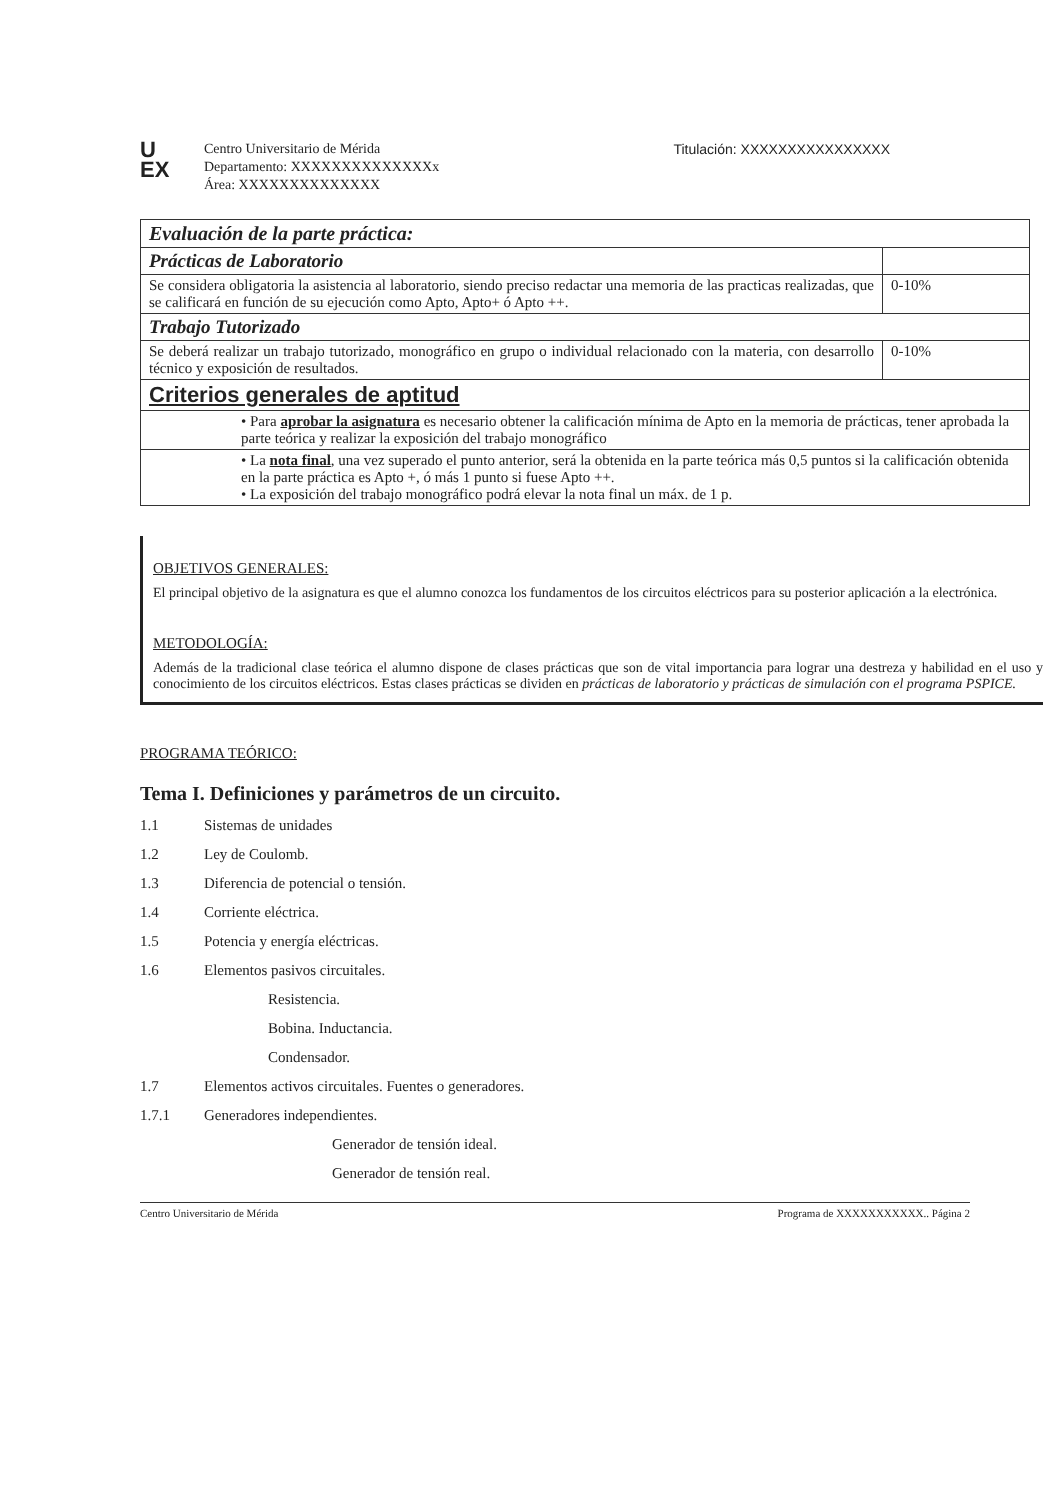U
EX
Centro Universitario de Mérida
Departamento: XXXXXXXXXXXXXXx
Área: XXXXXXXXXXXXXX
Titulación: XXXXXXXXXXXXXXXX
| Evaluación de la parte práctica: | |
| Prácticas de Laboratorio | |
| Se considera obligatoria la asistencia al laboratorio, siendo preciso redactar una memoria de las practicas realizadas, que se calificará en función de su ejecución como Apto, Apto+ ó Apto ++. | 0-10% |
| Trabajo Tutorizado | |
| Se deberá realizar un trabajo tutorizado, monográfico en grupo o individual relacionado con la materia, con desarrollo técnico y exposición de resultados. | 0-10% |
| Criterios generales de aptitud | |
| • Para aprobar la asignatura es necesario obtener la calificación mínima de Apto en la memoria de prácticas, tener aprobada la parte teórica y realizar la exposición del trabajo monográfico | |
| • La nota final , una vez superado el punto anterior, será la obtenida en la parte teórica más 0,5 puntos si la calificación obtenida en la parte práctica es Apto +, ó más 1 punto si fuese Apto ++. • La exposición del trabajo monográfico podrá elevar la nota final un máx. de 1 p. | |
OBJETIVOS GENERALES:
El principal objetivo de la asignatura es que el alumno conozca los fundamentos de los circuitos eléctricos para su posterior aplicación a la electrónica.
METODOLOGÍA:
Además de la tradicional clase teórica el alumno dispone de clases prácticas que son de vital importancia para lograr una destreza y habilidad en el uso y conocimiento de los circuitos eléctricos. Estas clases prácticas se dividen en prácticas de laboratorio y prácticas de simulación con el programa PSPICE.
PROGRAMA TEÓRICO:
Tema I. Definiciones y parámetros de un circuito.
1.1 Sistemas de unidades
1.2 Ley de Coulomb.
1.3 Diferencia de potencial o tensión.
1.4 Corriente eléctrica.
1.5 Potencia y energía eléctricas.
1.6 Elementos pasivos circuitales.
Resistencia.
Bobina. Inductancia.
Condensador.
1.7 Elementos activos circuitales. Fuentes o generadores.
1.7.1 Generadores independientes.
Generador de tensión ideal.
Generador de tensión real.
Centro Universitario de Mérida Programa de XXXXXXXXXXX.. Página 2